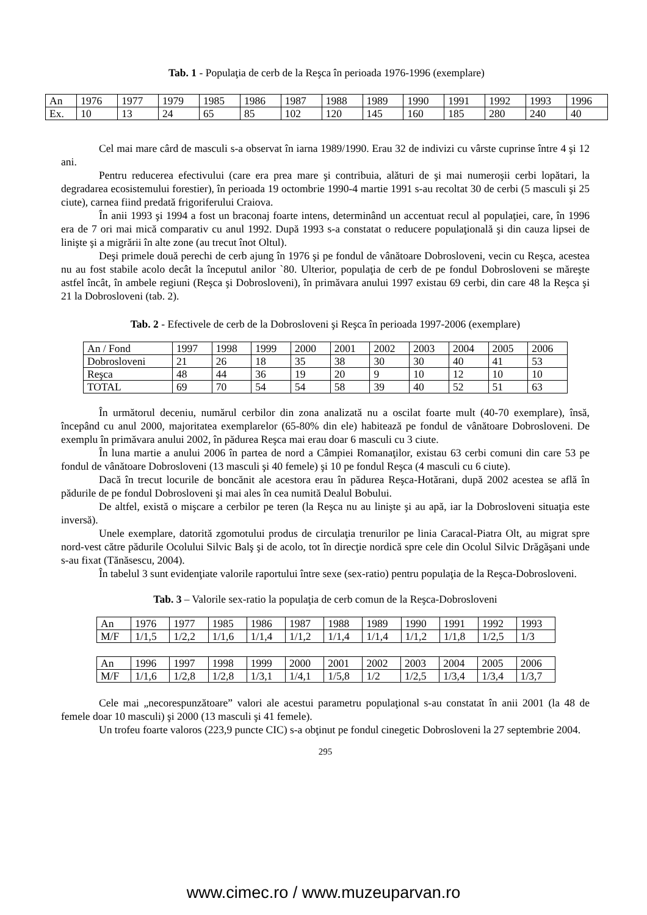Tab. 1 - Populaţia de cerb de la Reşca în perioada 1976-1996 (exemplare)
| An | 1976 | 1977 | 1979 | 1985 | 1986 | 1987 | 1988 | 1989 | 1990 | 1991 | 1992 | 1993 | 1996 |
| Ex. | 10 | 13 | 24 | 65 | 85 | 102 | 120 | 145 | 160 | 185 | 280 | 240 | 40 |
Cel mai mare cârd de masculi s-a observat în iarna 1989/1990. Erau 32 de indivizi cu vârste cuprinse între 4 şi 12 ani.
Pentru reducerea efectivului (care era prea mare şi contribuia, alături de şi mai numeroşii cerbi lopătari, la degradarea ecosistemului forestier), în perioada 19 octombrie 1990-4 martie 1991 s-au recoltat 30 de cerbi (5 masculi şi 25 ciute), carnea fiind predată frigoriferului Craiova.
În anii 1993 şi 1994 a fost un braconaj foarte intens, determinând un accentuat recul al populaţiei, care, în 1996 era de 7 ori mai mică comparativ cu anul 1992. După 1993 s-a constatat o reducere populaţională şi din cauza lipsei de linişte şi a migrării în alte zone (au trecut înot Oltul).
Deşi primele două perechi de cerb ajung în 1976 şi pe fondul de vânătoare Dobrosloveni, vecin cu Reşca, acestea nu au fost stabile acolo decât la începutul anilor `80. Ulterior, populaţia de cerb de pe fondul Dobrosloveni se măreşte astfel încât, în ambele regiuni (Reşca şi Dobrosloveni), în primăvara anului 1997 existau 69 cerbi, din care 48 la Reşca şi 21 la Dobrosloveni (tab. 2).
Tab. 2 - Efectivele de cerb de la Dobrosloveni şi Reşca în perioada 1997-2006 (exemplare)
| An / Fond | 1997 | 1998 | 1999 | 2000 | 2001 | 2002 | 2003 | 2004 | 2005 | 2006 |
| Dobrosloveni | 21 | 26 | 18 | 35 | 38 | 30 | 30 | 40 | 41 | 53 |
| Reşca | 48 | 44 | 36 | 19 | 20 | 9 | 10 | 12 | 10 | 10 |
| TOTAL | 69 | 70 | 54 | 54 | 58 | 39 | 40 | 52 | 51 | 63 |
În următorul deceniu, numărul cerbilor din zona analizată nu a oscilat foarte mult (40-70 exemplare), însă, începând cu anul 2000, majoritatea exemplarelor (65-80% din ele) habitează pe fondul de vânătoare Dobrosloveni. De exemplu în primăvara anului 2002, în pădurea Reşca mai erau doar 6 masculi cu 3 ciute.
În luna martie a anului 2006 în partea de nord a Câmpiei Romanaţilor, existau 63 cerbi comuni din care 53 pe fondul de vânătoare Dobrosloveni (13 masculi şi 40 femele) şi 10 pe fondul Reşca (4 masculi cu 6 ciute).
Dacă în trecut locurile de boncănit ale acestora erau în pădurea Reşca-Hotărani, după 2002 acestea se află în pădurile de pe fondul Dobrosloveni şi mai ales în cea numită Dealul Bobului.
De altfel, există o mişcare a cerbilor pe teren (la Reşca nu au linişte şi au apă, iar la Dobrosloveni situaţia este inversă).
Unele exemplare, datorită zgomotului produs de circulaţia trenurilor pe linia Caracal-Piatra Olt, au migrat spre nord-vest către pădurile Ocolului Silvic Balş şi de acolo, tot în direcţie nordică spre cele din Ocolul Silvic Drăgăşani unde s-au fixat (Tănăsescu, 2004).
În tabelul 3 sunt evidenţiate valorile raportului între sexe (sex-ratio) pentru populaţia de la Reşca-Dobrosloveni.
Tab. 3 – Valorile sex-ratio la populaţia de cerb comun de la Reşca-Dobrosloveni
| An | 1976 | 1977 | 1985 | 1986 | 1987 | 1988 | 1989 | 1990 | 1991 | 1992 | 1993 |
| M/F | 1/1,5 | 1/2,2 | 1/1,6 | 1/1,4 | 1/1,2 | 1/1,4 | 1/1,4 | 1/1,2 | 1/1,8 | 1/2,5 | 1/3 |
| An | 1996 | 1997 | 1998 | 1999 | 2000 | 2001 | 2002 | 2003 | 2004 | 2005 | 2006 |
| M/F | 1/1,6 | 1/2,8 | 1/2,8 | 1/3,1 | 1/4,1 | 1/5,8 | 1/2 | 1/2,5 | 1/3,4 | 1/3,4 | 1/3,7 |
Cele mai „necorespunzătoare” valori ale acestui parametru populaţional s-au constatat în anii 2001 (la 48 de femele doar 10 masculi) şi 2000 (13 masculi şi 41 femele).
Un trofeu foarte valoros (223,9 puncte CIC) s-a obţinut pe fondul cinegetic Dobrosloveni la 27 septembrie 2004.
295
www.cimec.ro / www.muzeuparvan.ro